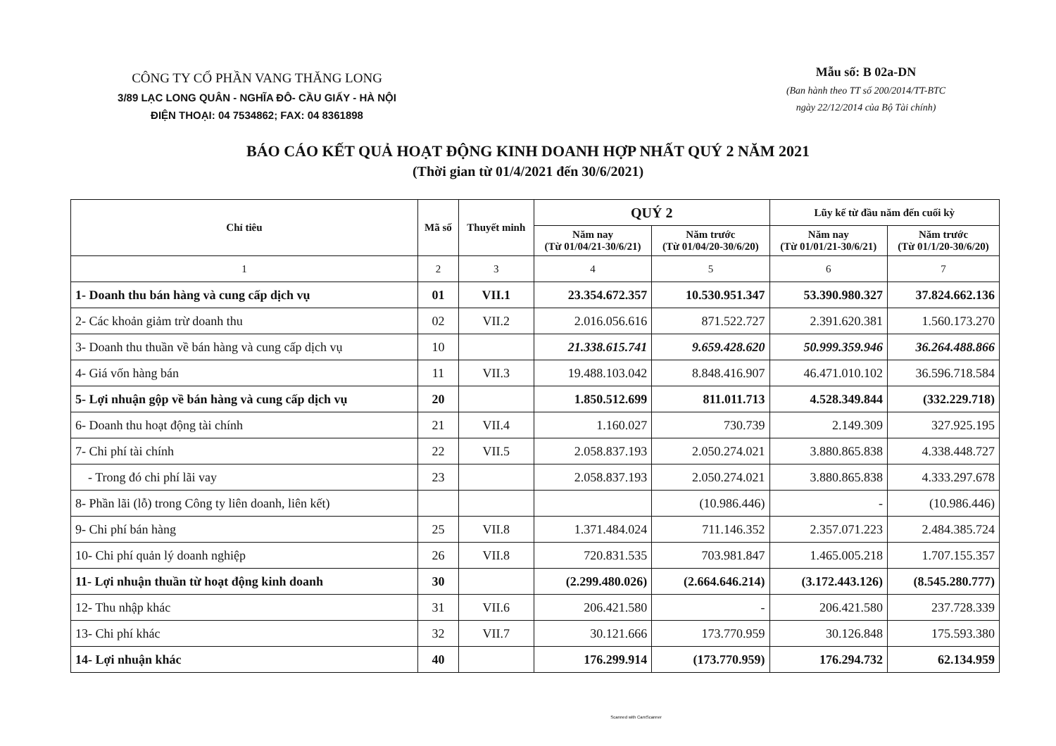CÔNG TY CỔ PHẦN VANG THĂNG LONG
3/89 LẠC LONG QUÂN - NGHĨA ĐÔ- CẦU GIẤY - HÀ NỘI
ĐIỆN THOẠI: 04 7534862; FAX: 04 8361898
Mẫu số: B 02a-DN
(Ban hành theo TT số 200/2014/TT-BTC
ngày 22/12/2014 của Bộ Tài chính)
BÁO CÁO KẾT QUẢ HOẠT ĐỘNG KINH DOANH HỢP NHẤT QUÝ 2 NĂM 2021
(Thời gian từ 01/4/2021 đến 30/6/2021)
| Chỉ tiêu | Mã số | Thuyết minh | QUÝ 2 | | Lũy kế từ đầu năm đến cuối kỳ | |
| --- | --- | --- | --- | --- | --- | --- |
| | | | Năm nay (Từ 01/04/21-30/6/21) | Năm trước (Từ 01/04/20-30/6/20) | Năm nay (Từ 01/01/21-30/6/21) | Năm trước (Từ 01/1/20-30/6/20) |
| 1 | 2 | 3 | 4 | 5 | 6 | 7 |
| 1- Doanh thu bán hàng và cung cấp dịch vụ | 01 | VII.1 | 23.354.672.357 | 10.530.951.347 | 53.390.980.327 | 37.824.662.136 |
| 2- Các khoản giảm trừ doanh thu | 02 | VII.2 | 2.016.056.616 | 871.522.727 | 2.391.620.381 | 1.560.173.270 |
| 3- Doanh thu thuần về bán hàng và cung cấp dịch vụ | 10 | | 21.338.615.741 | 9.659.428.620 | 50.999.359.946 | 36.264.488.866 |
| 4- Giá vốn hàng bán | 11 | VII.3 | 19.488.103.042 | 8.848.416.907 | 46.471.010.102 | 36.596.718.584 |
| 5- Lợi nhuận gộp về bán hàng và cung cấp dịch vụ | 20 | | 1.850.512.699 | 811.011.713 | 4.528.349.844 | (332.229.718) |
| 6- Doanh thu hoạt động tài chính | 21 | VII.4 | 1.160.027 | 730.739 | 2.149.309 | 327.925.195 |
| 7- Chi phí tài chính | 22 | VII.5 | 2.058.837.193 | 2.050.274.021 | 3.880.865.838 | 4.338.448.727 |
| - Trong đó chi phí lãi vay | 23 | | 2.058.837.193 | 2.050.274.021 | 3.880.865.838 | 4.333.297.678 |
| 8- Phần lãi (lỗ) trong Công ty liên doanh, liên kết) | | | | (10.986.446) | - | (10.986.446) |
| 9- Chi phí bán hàng | 25 | VII.8 | 1.371.484.024 | 711.146.352 | 2.357.071.223 | 2.484.385.724 |
| 10- Chi phí quản lý doanh nghiệp | 26 | VII.8 | 720.831.535 | 703.981.847 | 1.465.005.218 | 1.707.155.357 |
| 11- Lợi nhuận thuần từ hoạt động kinh doanh | 30 | | (2.299.480.026) | (2.664.646.214) | (3.172.443.126) | (8.545.280.777) |
| 12- Thu nhập khác | 31 | VII.6 | 206.421.580 | - | 206.421.580 | 237.728.339 |
| 13- Chi phí khác | 32 | VII.7 | 30.121.666 | 173.770.959 | 30.126.848 | 175.593.380 |
| 14- Lợi nhuận khác | 40 | | 176.299.914 | (173.770.959) | 176.294.732 | 62.134.959 |
Scanned with CamScanner